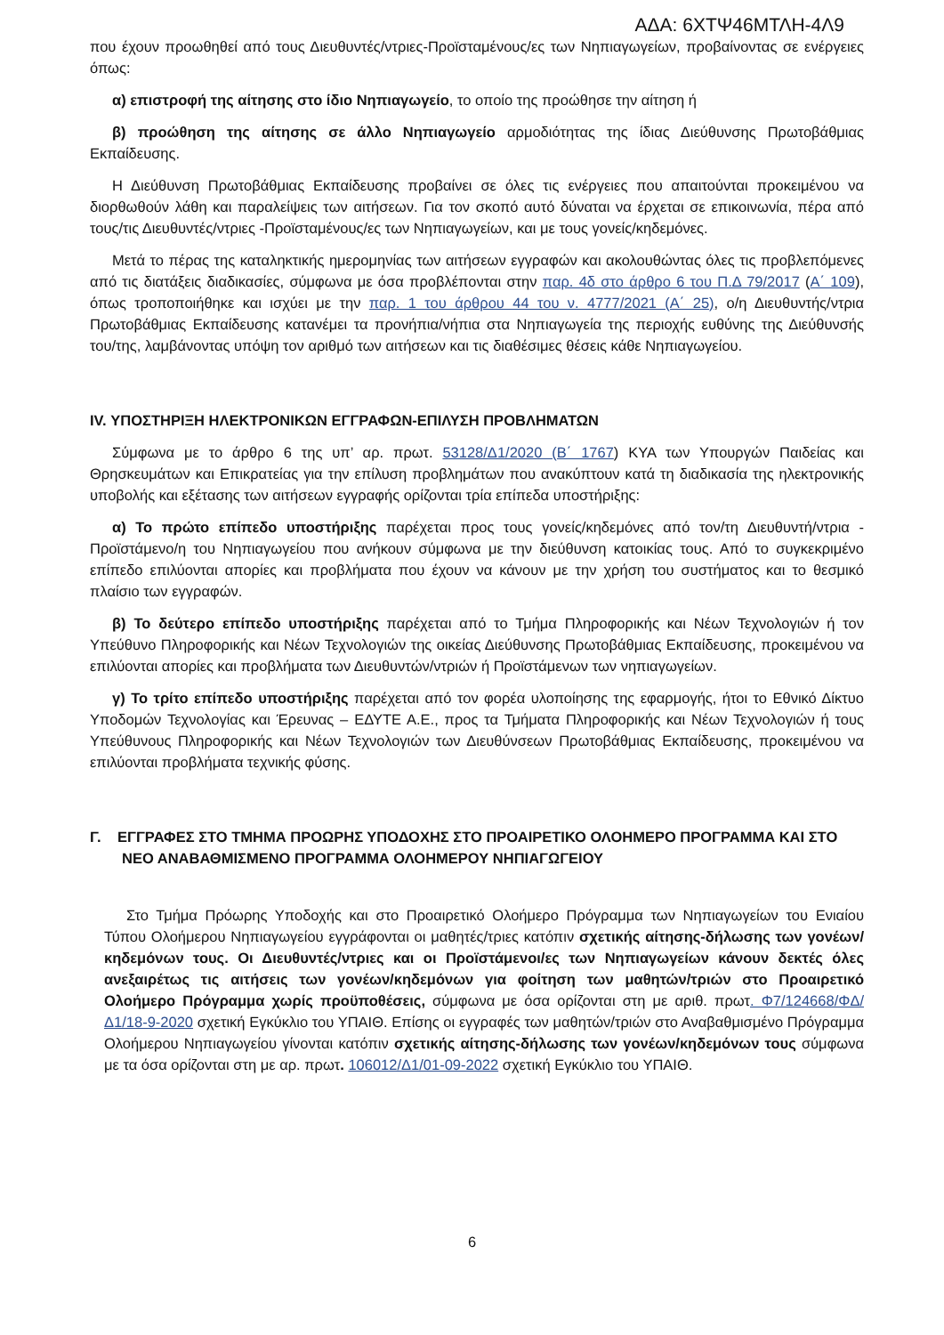ΑΔΑ: 6ΧΤΨ46ΜΤΛΗ-4Λ9
που έχουν προωθηθεί από τους Διευθυντές/ντριες-Προϊσταμένους/ες των Νηπιαγωγείων, προβαίνοντας σε ενέργειες όπως:
α) επιστροφή της αίτησης στο ίδιο Νηπιαγωγείο, το οποίο της προώθησε την αίτηση ή
β) προώθηση της αίτησης σε άλλο Νηπιαγωγείο αρμοδιότητας της ίδιας Διεύθυνσης Πρωτοβάθμιας Εκπαίδευσης.
Η Διεύθυνση Πρωτοβάθμιας Εκπαίδευσης προβαίνει σε όλες τις ενέργειες που απαιτούνται προκειμένου να διορθωθούν λάθη και παραλείψεις των αιτήσεων. Για τον σκοπό αυτό δύναται να έρχεται σε επικοινωνία, πέρα από τους/τις Διευθυντές/ντριες -Προϊσταμένους/ες των Νηπιαγωγείων, και με τους γονείς/κηδεμόνες.
Μετά το πέρας της καταληκτικής ημερομηνίας των αιτήσεων εγγραφών και ακολουθώντας όλες τις προβλεπόμενες από τις διατάξεις διαδικασίες, σύμφωνα με όσα προβλέπονται στην παρ. 4δ στο άρθρο 6 του Π.Δ 79/2017 (Α΄ 109), όπως τροποποιήθηκε και ισχύει με την παρ. 1 του άρθρου 44 του ν. 4777/2021 (Α΄ 25), ο/η Διευθυντής/ντρια Πρωτοβάθμιας Εκπαίδευσης κατανέμει τα προνήπια/νήπια στα Νηπιαγωγεία της περιοχής ευθύνης της Διεύθυνσής του/της, λαμβάνοντας υπόψη τον αριθμό των αιτήσεων και τις διαθέσιμες θέσεις κάθε Νηπιαγωγείου.
IV. ΥΠΟΣΤΗΡΙΞΗ ΗΛΕΚΤΡΟΝΙΚΩΝ ΕΓΓΡΑΦΩΝ-ΕΠΙΛΥΣΗ ΠΡΟΒΛΗΜΑΤΩΝ
Σύμφωνα με το άρθρο 6 της υπ’ αρ. πρωτ. 53128/Δ1/2020 (Β΄ 1767) ΚΥΑ των Υπουργών Παιδείας και Θρησκευμάτων και Επικρατείας για την επίλυση προβλημάτων που ανακύπτουν κατά τη διαδικασία της ηλεκτρονικής υποβολής και εξέτασης των αιτήσεων εγγραφής ορίζονται τρία επίπεδα υποστήριξης:
α) Το πρώτο επίπεδο υποστήριξης παρέχεται προς τους γονείς/κηδεμόνες από τον/τη Διευθυντή/ντρια - Προϊστάμενο/η του Νηπιαγωγείου που ανήκουν σύμφωνα με την διεύθυνση κατοικίας τους. Από το συγκεκριμένο επίπεδο επιλύονται απορίες και προβλήματα που έχουν να κάνουν με την χρήση του συστήματος και το θεσμικό πλαίσιο των εγγραφών.
β) Το δεύτερο επίπεδο υποστήριξης παρέχεται από το Τμήμα Πληροφορικής και Νέων Τεχνολογιών ή τον Υπεύθυνο Πληροφορικής και Νέων Τεχνολογιών της οικείας Διεύθυνσης Πρωτοβάθμιας Εκπαίδευσης, προκειμένου να επιλύονται απορίες και προβλήματα των Διευθυντών/ντριών ή Προϊστάμενων των νηπιαγωγείων.
γ) Το τρίτο επίπεδο υποστήριξης παρέχεται από τον φορέα υλοποίησης της εφαρμογής, ήτοι το Εθνικό Δίκτυο Υποδομών Τεχνολογίας και Έρευνας – ΕΔΥΤΕ Α.Ε., προς τα Τμήματα Πληροφορικής και Νέων Τεχνολογιών ή τους Υπεύθυνους Πληροφορικής και Νέων Τεχνολογιών των Διευθύνσεων Πρωτοβάθμιας Εκπαίδευσης, προκειμένου να επιλύονται προβλήματα τεχνικής φύσης.
Γ. ΕΓΓΡΑΦΕΣ ΣΤΟ ΤΜΗΜΑ ΠΡΟΩΡΗΣ ΥΠΟΔΟΧΗΣ ΣΤΟ ΠΡΟΑΙΡΕΤΙΚΟ ΟΛΟΗΜΕΡΟ ΠΡΟΓΡΑΜΜΑ ΚΑΙ ΣΤΟ ΝΕΟ ΑΝΑΒΑΘΜΙΣΜΕΝΟ ΠΡΟΓΡΑΜΜΑ ΟΛΟΗΜΕΡΟΥ ΝΗΠΙΑΓΩΓΕΙΟΥ
Στο Τμήμα Πρόωρης Υποδοχής και στο Προαιρετικό Ολοήμερο Πρόγραμμα των Νηπιαγωγείων του Ενιαίου Τύπου Ολοήμερου Νηπιαγωγείου εγγράφονται οι μαθητές/τριες κατόπιν σχετικής αίτησης-δήλωσης των γονέων/κηδεμόνων τους. Οι Διευθυντές/ντριες και οι Προϊστάμενοι/ες των Νηπιαγωγείων κάνουν δεκτές όλες ανεξαιρέτως τις αιτήσεις των γονέων/κηδεμόνων για φοίτηση των μαθητών/τριών στο Προαιρετικό Ολοήμερο Πρόγραμμα χωρίς προϋποθέσεις, σύμφωνα με όσα ορίζονται στη με αριθ. πρωτ. Φ7/124668/ΦΔ/Δ1/18-9-2020 σχετική Εγκύκλιο του ΥΠΑΙΘ. Επίσης οι εγγραφές των μαθητών/τριών στο Αναβαθμισμένο Πρόγραμμα Ολοήμερου Νηπιαγωγείου γίνονται κατόπιν σχετικής αίτησης-δήλωσης των γονέων/κηδεμόνων τους σύμφωνα με τα όσα ορίζονται στη με αρ. πρωτ. 106012/Δ1/01-09-2022 σχετική Εγκύκλιο του ΥΠΑΙΘ.
6